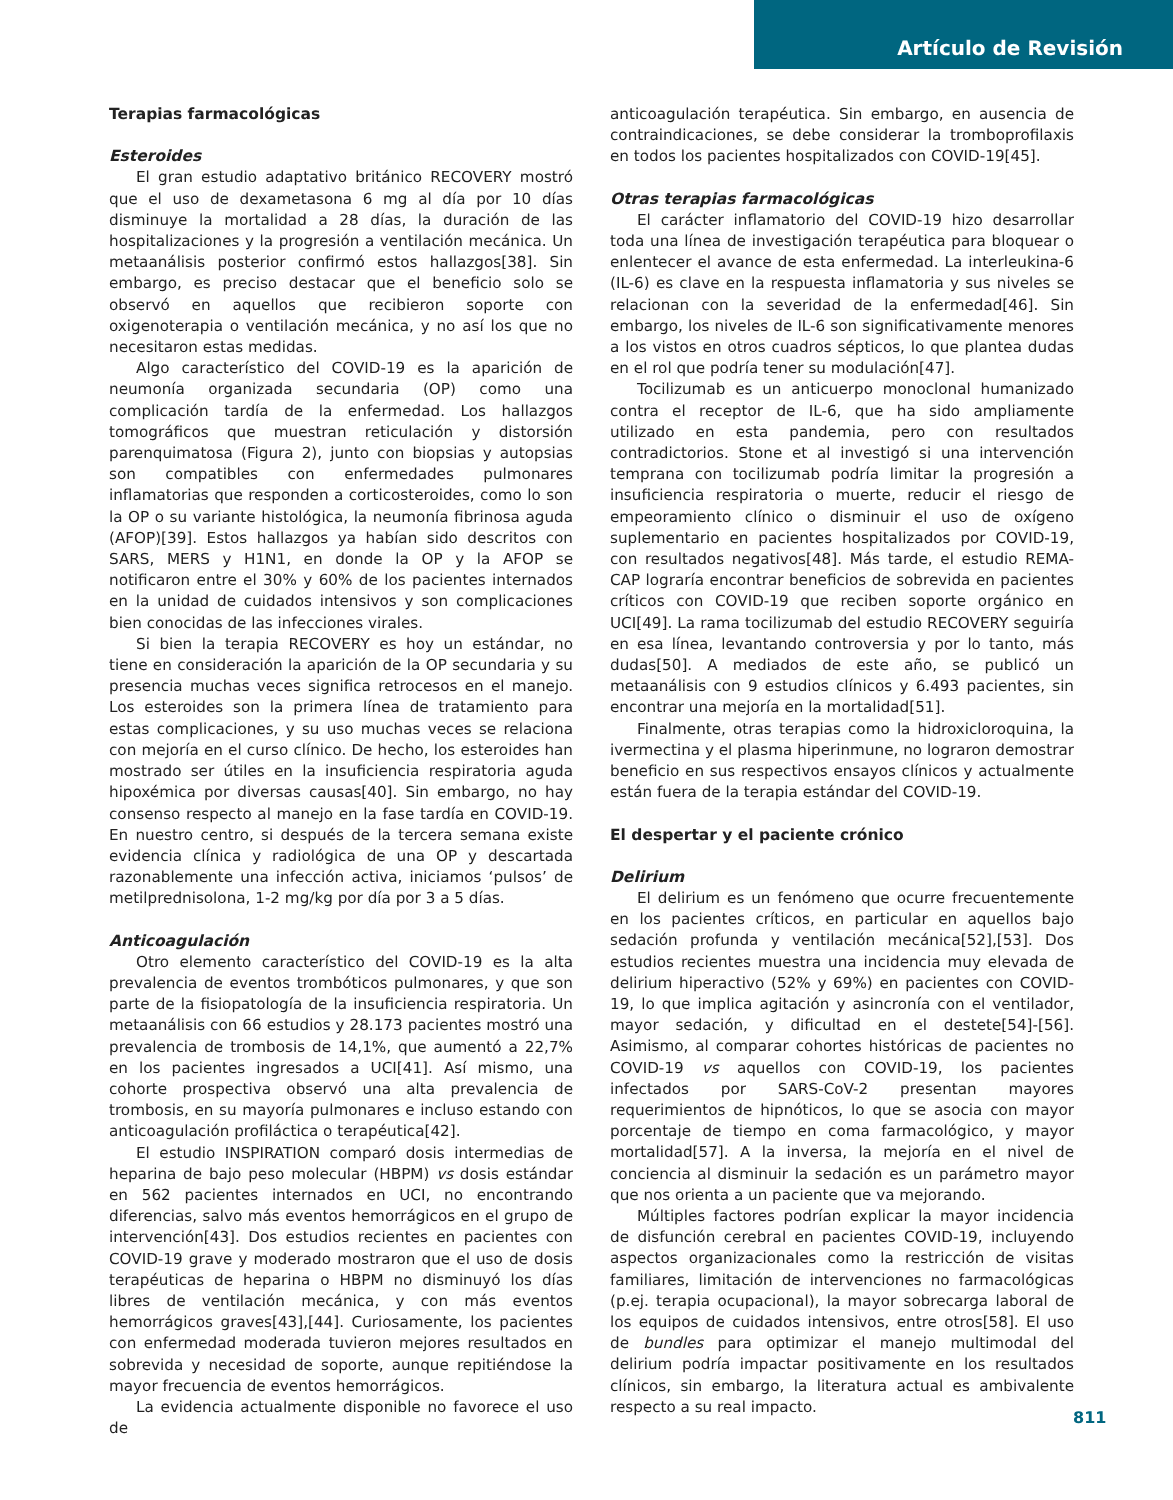Artículo de Revisión
Terapias farmacológicas
Esteroides
El gran estudio adaptativo británico RECOVERY mostró que el uso de dexametasona 6 mg al día por 10 días disminuye la mortalidad a 28 días, la duración de las hospitalizaciones y la progresión a ventilación mecánica. Un metaanálisis posterior confirmó estos hallazgos[38]. Sin embargo, es preciso destacar que el beneficio solo se observó en aquellos que recibieron soporte con oxigenoterapia o ventilación mecánica, y no así los que no necesitaron estas medidas.
Algo característico del COVID-19 es la aparición de neumonía organizada secundaria (OP) como una complicación tardía de la enfermedad. Los hallazgos tomográficos que muestran reticulación y distorsión parenquimatosa (Figura 2), junto con biopsias y autopsias son compatibles con enfermedades pulmonares inflamatorias que responden a corticosteroides, como lo son la OP o su variante histológica, la neumonía fibrinosa aguda (AFOP)[39]. Estos hallazgos ya habían sido descritos con SARS, MERS y H1N1, en donde la OP y la AFOP se notificaron entre el 30% y 60% de los pacientes internados en la unidad de cuidados intensivos y son complicaciones bien conocidas de las infecciones virales.
Si bien la terapia RECOVERY es hoy un estándar, no tiene en consideración la aparición de la OP secundaria y su presencia muchas veces significa retrocesos en el manejo. Los esteroides son la primera línea de tratamiento para estas complicaciones, y su uso muchas veces se relaciona con mejoría en el curso clínico. De hecho, los esteroides han mostrado ser útiles en la insuficiencia respiratoria aguda hipoxémica por diversas causas[40]. Sin embargo, no hay consenso respecto al manejo en la fase tardía en COVID-19. En nuestro centro, si después de la tercera semana existe evidencia clínica y radiológica de una OP y descartada razonablemente una infección activa, iniciamos ‘pulsos’ de metilprednisolona, 1-2 mg/kg por día por 3 a 5 días.
Anticoagulación
Otro elemento característico del COVID-19 es la alta prevalencia de eventos trombóticos pulmonares, y que son parte de la fisiopatología de la insuficiencia respiratoria. Un metaanálisis con 66 estudios y 28.173 pacientes mostró una prevalencia de trombosis de 14,1%, que aumentó a 22,7% en los pacientes ingresados a UCI[41]. Así mismo, una cohorte prospectiva observó una alta prevalencia de trombosis, en su mayoría pulmonares e incluso estando con anticoagulación profiláctica o terapéutica[42].
El estudio INSPIRATION comparó dosis intermedias de heparina de bajo peso molecular (HBPM) vs dosis estándar en 562 pacientes internados en UCI, no encontrando diferencias, salvo más eventos hemorrágicos en el grupo de intervención[43]. Dos estudios recientes en pacientes con COVID-19 grave y moderado mostraron que el uso de dosis terapéuticas de heparina o HBPM no disminuyó los días libres de ventilación mecánica, y con más eventos hemorrágicos graves[43],[44]. Curiosamente, los pacientes con enfermedad moderada tuvieron mejores resultados en sobrevida y necesidad de soporte, aunque repitiéndose la mayor frecuencia de eventos hemorrágicos.
La evidencia actualmente disponible no favorece el uso de
anticoagulación terapéutica. Sin embargo, en ausencia de contraindicaciones, se debe considerar la tromboprofilaxis en todos los pacientes hospitalizados con COVID-19[45].
Otras terapias farmacológicas
El carácter inflamatorio del COVID-19 hizo desarrollar toda una línea de investigación terapéutica para bloquear o enlentecer el avance de esta enfermedad. La interleukina-6 (IL-6) es clave en la respuesta inflamatoria y sus niveles se relacionan con la severidad de la enfermedad[46]. Sin embargo, los niveles de IL-6 son significativamente menores a los vistos en otros cuadros sépticos, lo que plantea dudas en el rol que podría tener su modulación[47].
Tocilizumab es un anticuerpo monoclonal humanizado contra el receptor de IL-6, que ha sido ampliamente utilizado en esta pandemia, pero con resultados contradictorios. Stone et al investigó si una intervención temprana con tocilizumab podría limitar la progresión a insuficiencia respiratoria o muerte, reducir el riesgo de empeoramiento clínico o disminuir el uso de oxígeno suplementario en pacientes hospitalizados por COVID-19, con resultados negativos[48]. Más tarde, el estudio REMA-CAP lograría encontrar beneficios de sobrevida en pacientes críticos con COVID-19 que reciben soporte orgánico en UCI[49]. La rama tocilizumab del estudio RECOVERY seguiría en esa línea, levantando controversia y por lo tanto, más dudas[50]. A mediados de este año, se publicó un metaanálisis con 9 estudios clínicos y 6.493 pacientes, sin encontrar una mejoría en la mortalidad[51].
Finalmente, otras terapias como la hidroxicloroquina, la ivermectina y el plasma hiperinmune, no lograron demostrar beneficio en sus respectivos ensayos clínicos y actualmente están fuera de la terapia estándar del COVID-19.
El despertar y el paciente crónico
Delirium
El delirium es un fenómeno que ocurre frecuentemente en los pacientes críticos, en particular en aquellos bajo sedación profunda y ventilación mecánica[52],[53]. Dos estudios recientes muestra una incidencia muy elevada de delirium hiperactivo (52% y 69%) en pacientes con COVID-19, lo que implica agitación y asincronía con el ventilador, mayor sedación, y dificultad en el destete[54]-[56]. Asimismo, al comparar cohortes históricas de pacientes no COVID-19 vs aquellos con COVID-19, los pacientes infectados por SARS-CoV-2 presentan mayores requerimientos de hipnóticos, lo que se asocia con mayor porcentaje de tiempo en coma farmacológico, y mayor mortalidad[57]. A la inversa, la mejoría en el nivel de conciencia al disminuir la sedación es un parámetro mayor que nos orienta a un paciente que va mejorando.
Múltiples factores podrían explicar la mayor incidencia de disfunción cerebral en pacientes COVID-19, incluyendo aspectos organizacionales como la restricción de visitas familiares, limitación de intervenciones no farmacológicas (p.ej. terapia ocupacional), la mayor sobrecarga laboral de los equipos de cuidados intensivos, entre otros[58]. El uso de bundles para optimizar el manejo multimodal del delirium podría impactar positivamente en los resultados clínicos, sin embargo, la literatura actual es ambivalente respecto a su real impacto.
811